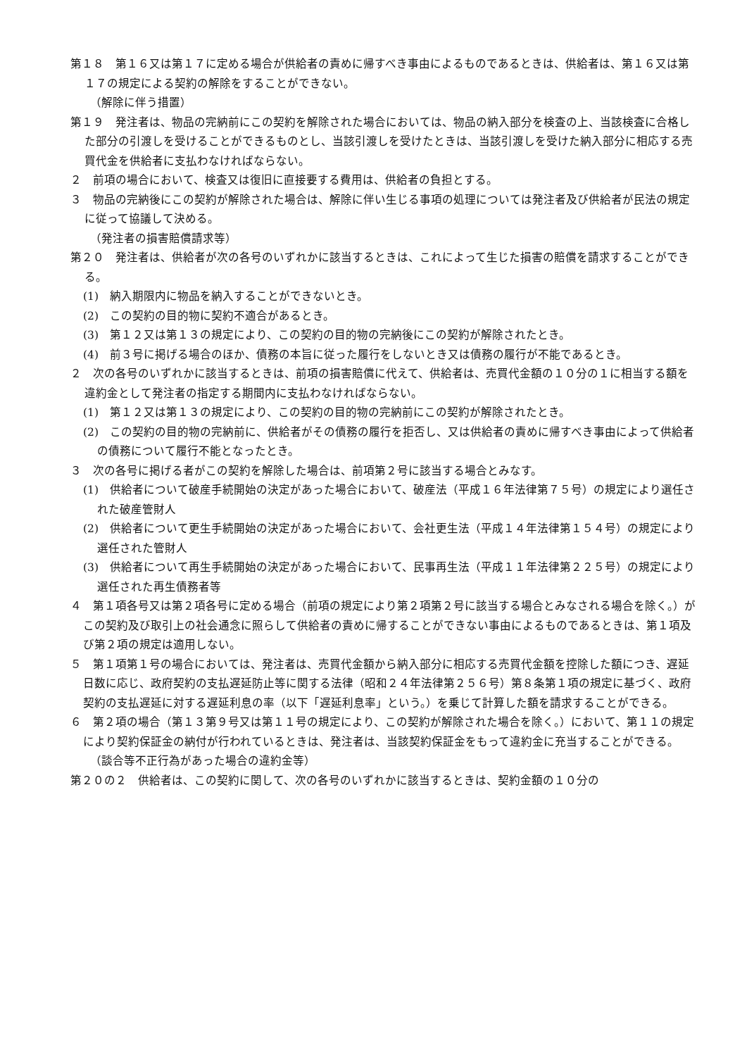第１８　第１６又は第１７に定める場合が供給者の責めに帰すべき事由によるものであるときは、供給者は、第１６又は第１７の規定による契約の解除をすることができない。
（解除に伴う措置）
第１９　発注者は、物品の完納前にこの契約を解除された場合においては、物品の納入部分を検査の上、当該検査に合格した部分の引渡しを受けることができるものとし、当該引渡しを受けたときは、当該引渡しを受けた納入部分に相応する売買代金を供給者に支払わなければならない。
２　前項の場合において、検査又は復旧に直接要する費用は、供給者の負担とする。
３　物品の完納後にこの契約が解除された場合は、解除に伴い生じる事項の処理については発注者及び供給者が民法の規定に従って協議して決める。
（発注者の損害賠償請求等）
第２０　発注者は、供給者が次の各号のいずれかに該当するときは、これによって生じた損害の賠償を請求することができる。
(1)　納入期限内に物品を納入することができないとき。
(2)　この契約の目的物に契約不適合があるとき。
(3)　第１２又は第１３の規定により、この契約の目的物の完納後にこの契約が解除されたとき。
(4)　前３号に掲げる場合のほか、債務の本旨に従った履行をしないとき又は債務の履行が不能であるとき。
２　次の各号のいずれかに該当するときは、前項の損害賠償に代えて、供給者は、売買代金額の１０分の１に相当する額を違約金として発注者の指定する期間内に支払わなければならない。
(1)　第１２又は第１３の規定により、この契約の目的物の完納前にこの契約が解除されたとき。
(2)　この契約の目的物の完納前に、供給者がその債務の履行を拒否し、又は供給者の責めに帰すべき事由によって供給者の債務について履行不能となったとき。
３　次の各号に掲げる者がこの契約を解除した場合は、前項第２号に該当する場合とみなす。
(1)　供給者について破産手続開始の決定があった場合において、破産法（平成１６年法律第７５号）の規定により選任された破産管財人
(2)　供給者について更生手続開始の決定があった場合において、会社更生法（平成１４年法律第１５４号）の規定により選任された管財人
(3)　供給者について再生手続開始の決定があった場合において、民事再生法（平成１１年法律第２２５号）の規定により選任された再生債務者等
４　第１項各号又は第２項各号に定める場合（前項の規定により第２項第２号に該当する場合とみなされる場合を除く。）がこの契約及び取引上の社会通念に照らして供給者の責めに帰することができない事由によるものであるときは、第１項及び第２項の規定は適用しない。
５　第１項第１号の場合においては、発注者は、売買代金額から納入部分に相応する売買代金額を控除した額につき、遅延日数に応じ、政府契約の支払遅延防止等に関する法律（昭和２４年法律第２５６号）第８条第１項の規定に基づく、政府契約の支払遅延に対する遅延利息の率（以下「遅延利息率」という。）を乗じて計算した額を請求することができる。
６　第２項の場合（第１３第９号又は第１１号の規定により、この契約が解除された場合を除く。）において、第１１の規定により契約保証金の納付が行われているときは、発注者は、当該契約保証金をもって違約金に充当することができる。
（談合等不正行為があった場合の違約金等）
第２０の２　供給者は、この契約に関して、次の各号のいずれかに該当するときは、契約金額の１０分の